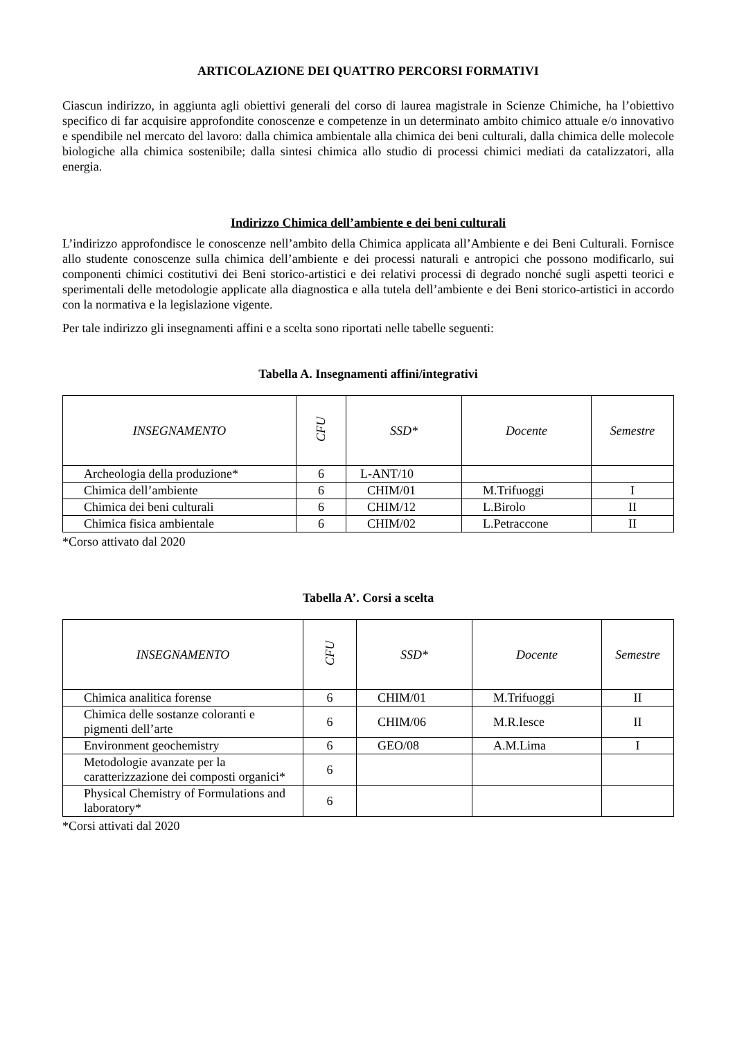ARTICOLAZIONE DEI QUATTRO PERCORSI FORMATIVI
Ciascun indirizzo, in aggiunta agli obiettivi generali del corso di laurea magistrale in Scienze Chimiche, ha l’obiettivo specifico di far acquisire approfondite conoscenze e competenze in un determinato ambito chimico attuale e/o innovativo e spendibile nel mercato del lavoro: dalla chimica ambientale alla chimica dei beni culturali, dalla chimica delle molecole biologiche alla chimica sostenibile; dalla sintesi chimica allo studio di processi chimici mediati da catalizzatori, alla energia.
Indirizzo Chimica dell’ambiente e dei beni culturali
L’indirizzo approfondisce le conoscenze nell’ambito della Chimica applicata all’Ambiente e dei Beni Culturali. Fornisce allo studente conoscenze sulla chimica dell’ambiente e dei processi naturali e antropici che possono modificarlo, sui componenti chimici costitutivi dei Beni storico-artistici e dei relativi processi di degrado nonché sugli aspetti teorici e sperimentali delle metodologie applicate alla diagnostica e alla tutela dell’ambiente e dei Beni storico-artistici in accordo con la normativa e la legislazione vigente.
Per tale indirizzo gli insegnamenti affini e a scelta sono riportati nelle tabelle seguenti:
Tabella A. Insegnamenti affini/integrativi
| INSEGNAMENTO | CFU | SSD* | Docente | Semestre |
| --- | --- | --- | --- | --- |
| Archeologia della produzione* | 6 | L-ANT/10 | | |
| Chimica dell’ambiente | 6 | CHIM/01 | M.Trifuoggi | I |
| Chimica dei beni culturali | 6 | CHIM/12 | L.Birolo | II |
| Chimica fisica ambientale | 6 | CHIM/02 | L.Petraccone | II |
*Corso attivato dal 2020
Tabella A’. Corsi a scelta
| INSEGNAMENTO | CFU | SSD* | Docente | Semestre |
| --- | --- | --- | --- | --- |
| Chimica analitica forense | 6 | CHIM/01 | M.Trifuoggi | II |
| Chimica delle sostanze coloranti e pigmenti dell’arte | 6 | CHIM/06 | M.R.Iesce | II |
| Environment geochemistry | 6 | GEO/08 | A.M.Lima | I |
| Metodologie avanzate per la caratterizzazione dei composti organici* | 6 | | | |
| Physical Chemistry of Formulations and laboratory* | 6 | | | |
*Corsi attivati dal 2020